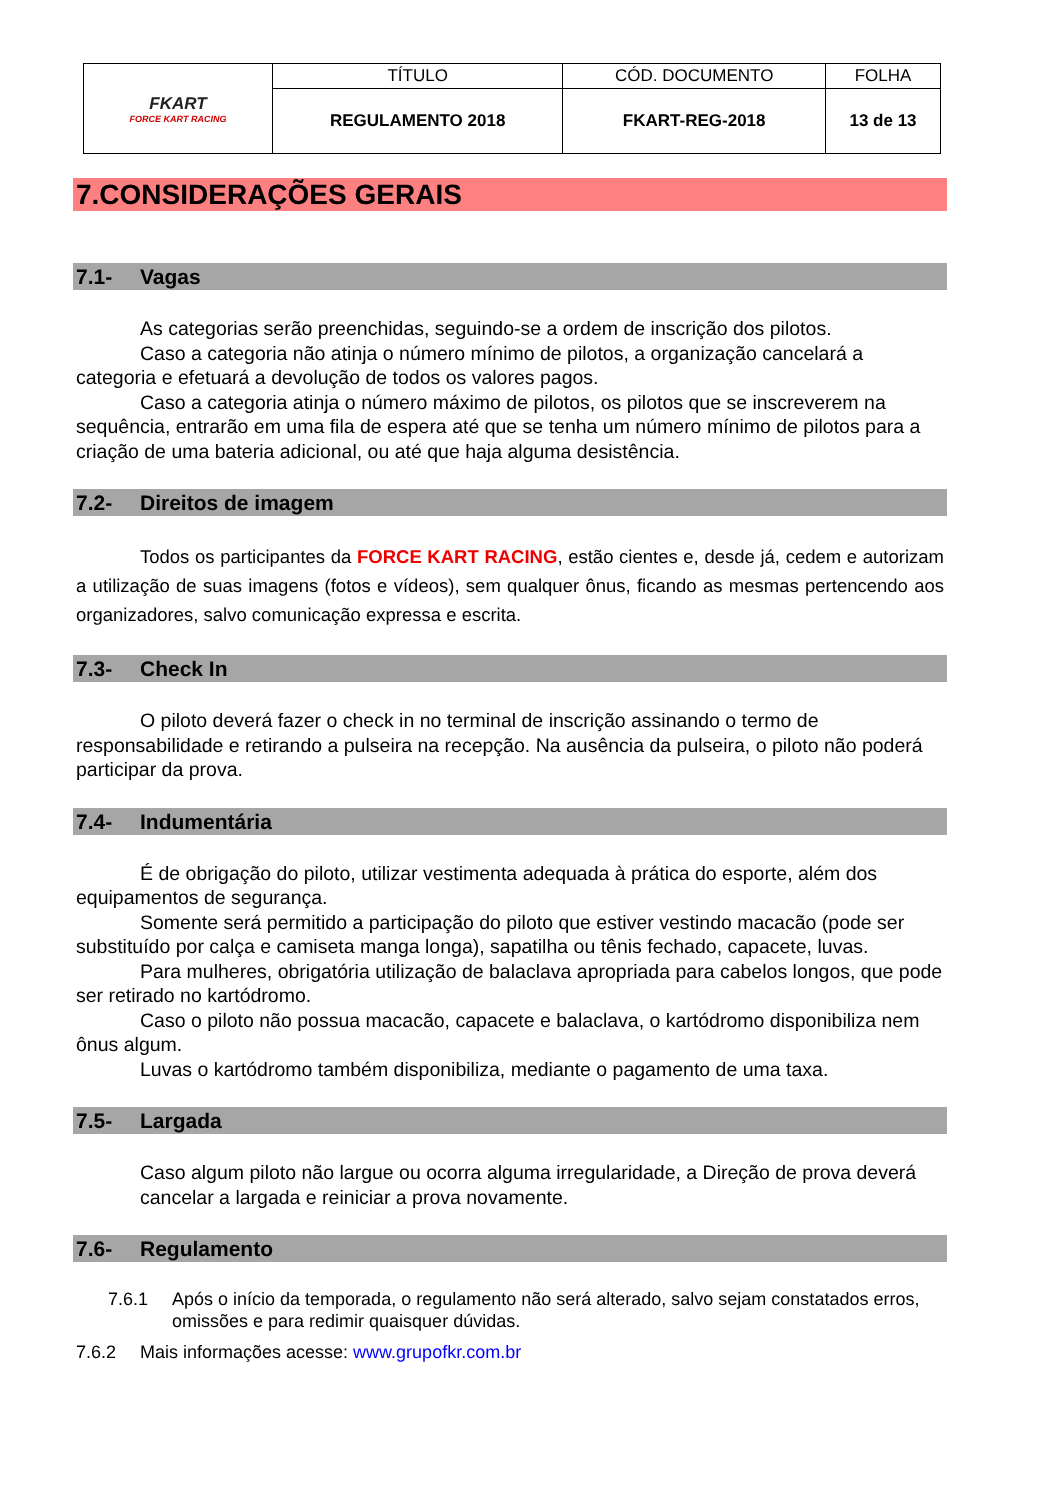| FKART FORCE KART RACING | TÍTULO | CÓD. DOCUMENTO | FOLHA |
| | REGULAMENTO 2018 | FKART-REG-2018 | 13 de 13 |
7.CONSIDERAÇÕES GERAIS
7.1- Vagas
As categorias serão preenchidas, seguindo-se a ordem de inscrição dos pilotos.
Caso a categoria não atinja o número mínimo de pilotos, a organização cancelará a categoria e efetuará a devolução de todos os valores pagos.
Caso a categoria atinja o número máximo de pilotos, os pilotos que se inscreverem na sequência, entrarão em uma fila de espera até que se tenha um número mínimo de pilotos para a criação de uma bateria adicional, ou até que haja alguma desistência.
7.2- Direitos de imagem
Todos os participantes da FORCE KART RACING, estão cientes e, desde já, cedem e autorizam a utilização de suas imagens (fotos e vídeos), sem qualquer ônus, ficando as mesmas pertencendo aos organizadores, salvo comunicação expressa e escrita.
7.3- Check In
O piloto deverá fazer o check in no terminal de inscrição assinando o termo de responsabilidade e retirando a pulseira na recepção. Na ausência da pulseira, o piloto não poderá participar da prova.
7.4- Indumentária
É de obrigação do piloto, utilizar vestimenta adequada à prática do esporte, além dos equipamentos de segurança.
Somente será permitido a participação do piloto que estiver vestindo macacão (pode ser substituído por calça e camiseta manga longa), sapatilha ou tênis fechado, capacete, luvas.
Para mulheres, obrigatória utilização de balaclava apropriada para cabelos longos, que pode ser retirado no kartódromo.
Caso o piloto não possua macacão, capacete e balaclava, o kartódromo disponibiliza nem ônus algum.
Luvas o kartódromo também disponibiliza, mediante o pagamento de uma taxa.
7.5- Largada
Caso algum piloto não largue ou ocorra alguma irregularidade, a Direção de prova deverá cancelar a largada e reiniciar a prova novamente.
7.6- Regulamento
7.6.1 Após o início da temporada, o regulamento não será alterado, salvo sejam constatados erros, omissões e para redimir quaisquer dúvidas.
7.6.2 Mais informações acesse: www.grupofkr.com.br